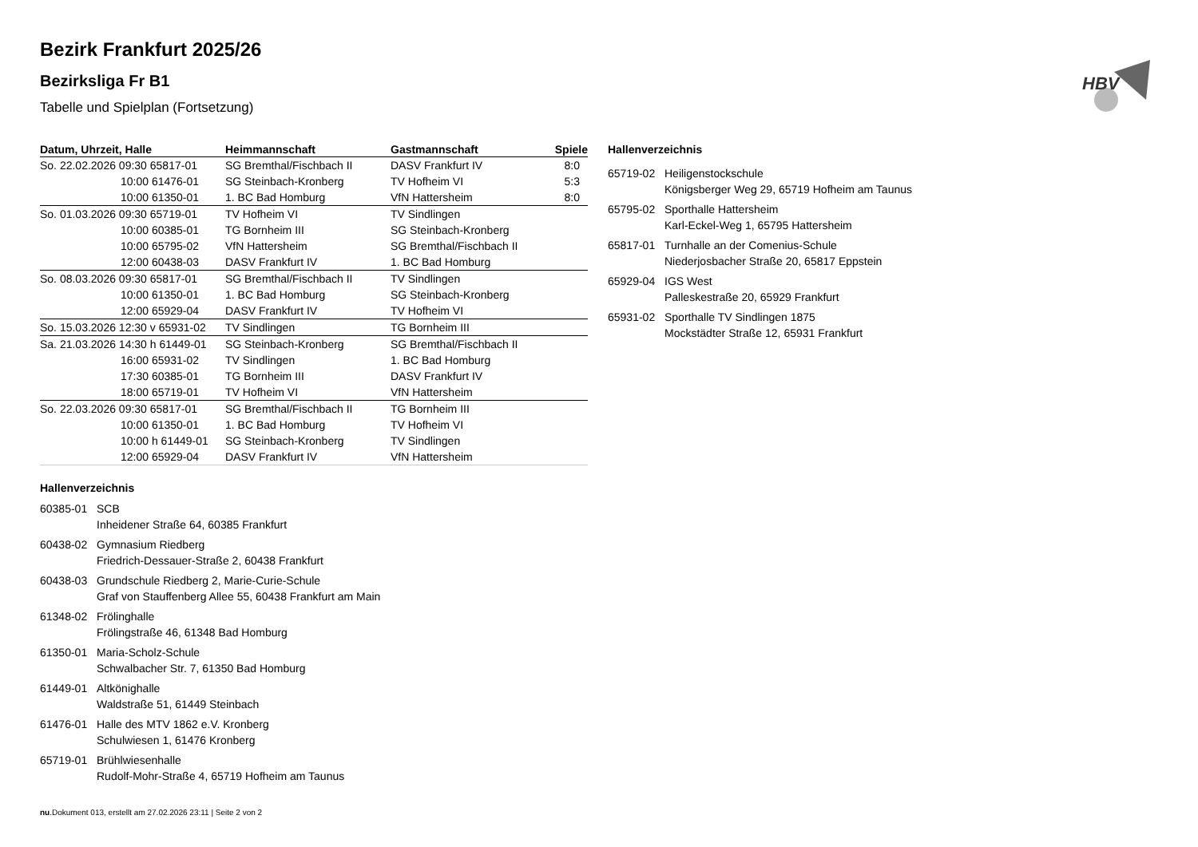HBV
Bezirk Frankfurt 2025/26
Bezirksliga Fr B1
Tabelle und Spielplan (Fortsetzung)
| Datum, Uhrzeit, Halle | Heimmannschaft | Gastmannschaft | Spiele |
| --- | --- | --- | --- |
| So. 22.02.2026 09:30 65817-01 | SG Bremthal/Fischbach II | DASV Frankfurt IV | 8:0 |
| 10:00 61476-01 | SG Steinbach-Kronberg | TV Hofheim VI | 5:3 |
| 10:00 61350-01 | 1. BC Bad Homburg | VfN Hattersheim | 8:0 |
| So. 01.03.2026 09:30 65719-01 | TV Hofheim VI | TV Sindlingen | |
| 10:00 60385-01 | TG Bornheim III | SG Steinbach-Kronberg | |
| 10:00 65795-02 | VfN Hattersheim | SG Bremthal/Fischbach II | |
| 12:00 60438-03 | DASV Frankfurt IV | 1. BC Bad Homburg | |
| So. 08.03.2026 09:30 65817-01 | SG Bremthal/Fischbach II | TV Sindlingen | |
| 10:00 61350-01 | 1. BC Bad Homburg | SG Steinbach-Kronberg | |
| 12:00 65929-04 | DASV Frankfurt IV | TV Hofheim VI | |
| So. 15.03.2026 12:30 v 65931-02 | TV Sindlingen | TG Bornheim III | |
| Sa. 21.03.2026 14:30 h 61449-01 | SG Steinbach-Kronberg | SG Bremthal/Fischbach II | |
| 16:00 65931-02 | TV Sindlingen | 1. BC Bad Homburg | |
| 17:30 60385-01 | TG Bornheim III | DASV Frankfurt IV | |
| 18:00 65719-01 | TV Hofheim VI | VfN Hattersheim | |
| So. 22.03.2026 09:30 65817-01 | SG Bremthal/Fischbach II | TG Bornheim III | |
| 10:00 61350-01 | 1. BC Bad Homburg | TV Hofheim VI | |
| 10:00 h 61449-01 | SG Steinbach-Kronberg | TV Sindlingen | |
| 12:00 65929-04 | DASV Frankfurt IV | VfN Hattersheim | |
Hallenverzeichnis
60385-01 SCB
Inheidener Straße 64, 60385 Frankfurt
60438-02 Gymnasium Riedberg
Friedrich-Dessauer-Straße 2, 60438 Frankfurt
60438-03 Grundschule Riedberg 2, Marie-Curie-Schule
Graf von Stauffenberg Allee 55, 60438 Frankfurt am Main
61348-02 Frölinghalle
Frölingstraße 46, 61348 Bad Homburg
61350-01 Maria-Scholz-Schule
Schwalbacher Str. 7, 61350 Bad Homburg
61449-01 Altkönighalle
Waldstraße 51, 61449 Steinbach
61476-01 Halle des MTV 1862 e.V. Kronberg
Schulwiesen 1, 61476 Kronberg
65719-01 Brühlwiesenhalle
Rudolf-Mohr-Straße 4, 65719 Hofheim am Taunus
Hallenverzeichnis
65719-02 Heiligenstockschule
Königsberger Weg 29, 65719 Hofheim am Taunus
65795-02 Sporthalle Hattersheim
Karl-Eckel-Weg 1, 65795 Hattersheim
65817-01 Turnhalle an der Comenius-Schule
Niederjosbacher Straße 20, 65817 Eppstein
65929-04 IGS West
Palleskestraße 20, 65929 Frankfurt
65931-02 Sporthalle TV Sindlingen 1875
Mockstädter Straße 12, 65931 Frankfurt
nu.Dokument 013, erstellt am 27.02.2026 23:11 | Seite 2 von 2